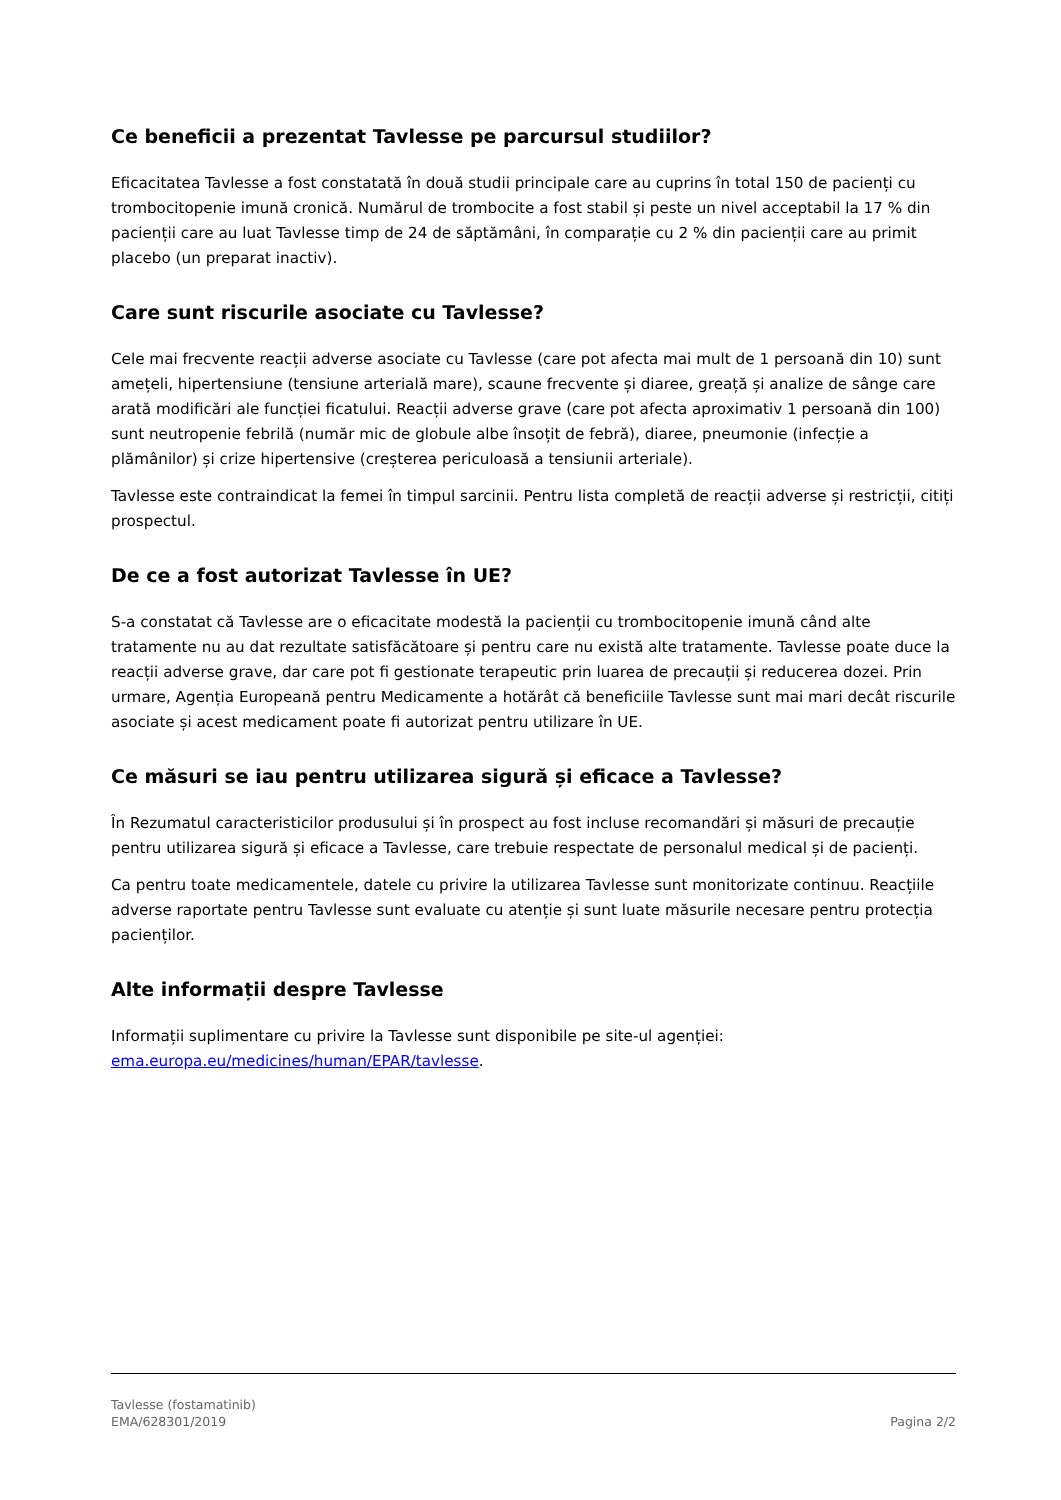Ce beneficii a prezentat Tavlesse pe parcursul studiilor?
Eficacitatea Tavlesse a fost constatată în două studii principale care au cuprins în total 150 de pacienți cu trombocitopenie imună cronică. Numărul de trombocite a fost stabil și peste un nivel acceptabil la 17 % din pacienții care au luat Tavlesse timp de 24 de săptămâni, în comparație cu 2 % din pacienții care au primit placebo (un preparat inactiv).
Care sunt riscurile asociate cu Tavlesse?
Cele mai frecvente reacții adverse asociate cu Tavlesse (care pot afecta mai mult de 1 persoană din 10) sunt amețeli, hipertensiune (tensiune arterială mare), scaune frecvente și diaree, greață și analize de sânge care arată modificări ale funcției ficatului. Reacții adverse grave (care pot afecta aproximativ 1 persoană din 100) sunt neutropenie febrilă (număr mic de globule albe însoțit de febră), diaree, pneumonie (infecție a plămânilor) și crize hipertensive (creșterea periculoasă a tensiunii arteriale).
Tavlesse este contraindicat la femei în timpul sarcinii. Pentru lista completă de reacții adverse și restricții, citiți prospectul.
De ce a fost autorizat Tavlesse în UE?
S-a constatat că Tavlesse are o eficacitate modestă la pacienții cu trombocitopenie imună când alte tratamente nu au dat rezultate satisfăcătoare și pentru care nu există alte tratamente. Tavlesse poate duce la reacții adverse grave, dar care pot fi gestionate terapeutic prin luarea de precauții și reducerea dozei. Prin urmare, Agenția Europeană pentru Medicamente a hotărât că beneficiile Tavlesse sunt mai mari decât riscurile asociate și acest medicament poate fi autorizat pentru utilizare în UE.
Ce măsuri se iau pentru utilizarea sigură și eficace a Tavlesse?
În Rezumatul caracteristicilor produsului și în prospect au fost incluse recomandări și măsuri de precauție pentru utilizarea sigură și eficace a Tavlesse, care trebuie respectate de personalul medical și de pacienți.
Ca pentru toate medicamentele, datele cu privire la utilizarea Tavlesse sunt monitorizate continuu. Reacțiile adverse raportate pentru Tavlesse sunt evaluate cu atenție și sunt luate măsurile necesare pentru protecția pacienților.
Alte informații despre Tavlesse
Informații suplimentare cu privire la Tavlesse sunt disponibile pe site-ul agenției: ema.europa.eu/medicines/human/EPAR/tavlesse.
Tavlesse (fostamatinib)
EMA/628301/2019 Pagina 2/2